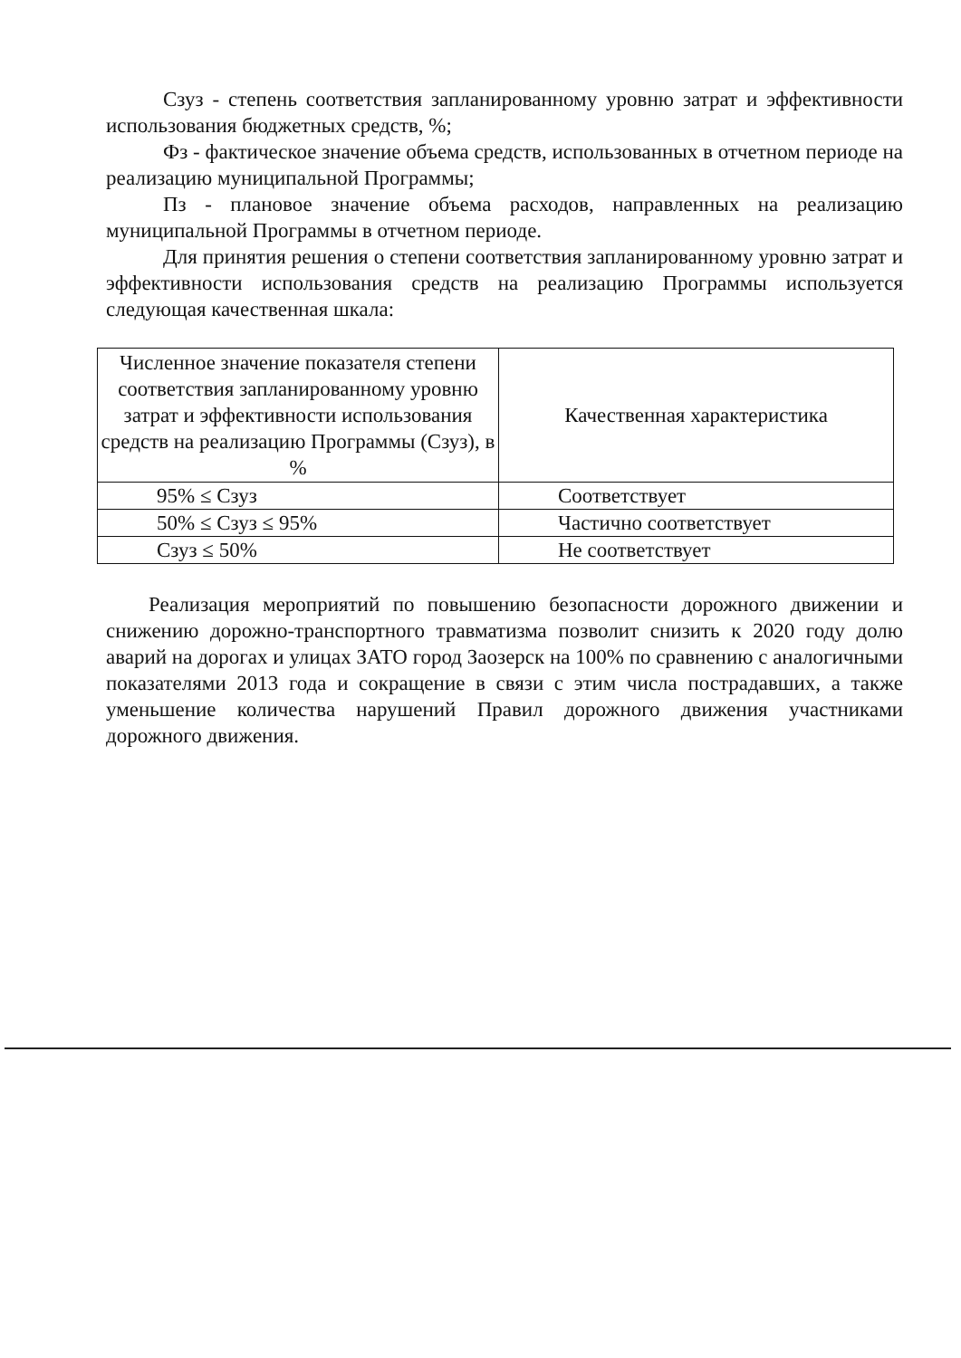Сзуз - степень соответствия запланированному уровню затрат и эффективности использования бюджетных средств, %;
Фз - фактическое значение объема средств, использованных в отчетном периоде на реализацию муниципальной Программы;
Пз - плановое значение объема расходов, направленных на реализацию муниципальной Программы в отчетном периоде.
Для принятия решения о степени соответствия запланированному уровню затрат и эффективности использования средств на реализацию Программы используется следующая качественная шкала:
| Численное значение показателя степени соответствия запланированному уровню затрат и эффективности использования средств на реализацию Программы (Сзуз), в % | Качественная характеристика |
| --- | --- |
| 95% ≤ Сзуз | Соответствует |
| 50% ≤ Сзуз ≤ 95% | Частично соответствует |
| Сзуз ≤ 50% | Не соответствует |
Реализация мероприятий по повышению безопасности дорожного движении и снижению дорожно-транспортного травматизма позволит снизить к 2020 году долю аварий на дорогах и улицах ЗАТО город Заозерск на 100% по сравнению с аналогичными показателями 2013 года и сокращение в связи с этим числа пострадавших, а также уменьшение количества нарушений Правил дорожного движения участниками дорожного движения.